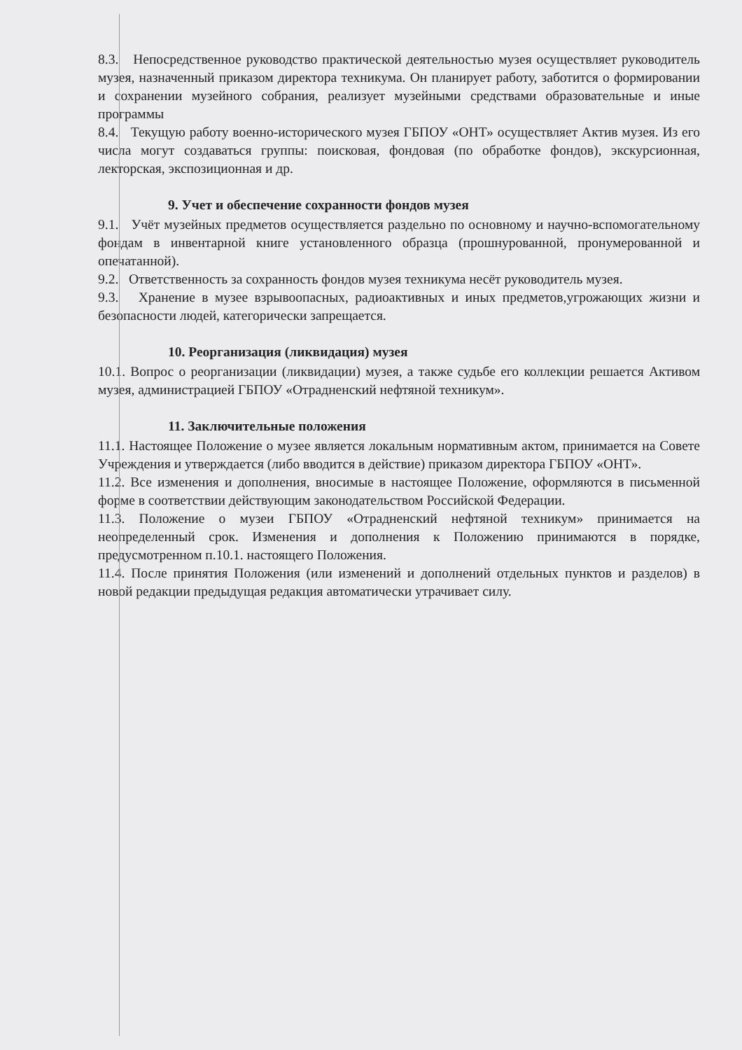8.3. Непосредственное руководство практической деятельностью музея осуществляет руководитель музея, назначенный приказом директора техникума. Он планирует работу, заботится о формировании и сохранении музейного собрания, реализует музейными средствами образовательные и иные программы
8.4. Текущую работу военно-исторического музея ГБПОУ «ОНТ» осуществляет Актив музея. Из его числа могут создаваться группы: поисковая, фондовая (по обработке фондов), экскурсионная, лекторская, экспозиционная и др.
9. Учет и обеспечение сохранности фондов музея
9.1. Учёт музейных предметов осуществляется раздельно по основному и научно-вспомогательному фондам в инвентарной книге установленного образца (прошнурованной, пронумерованной и опечатанной).
9.2. Ответственность за сохранность фондов музея техникума несёт руководитель музея.
9.3. Хранение в музее взрывоопасных, радиоактивных и иных предметов,угрожающих жизни и безопасности людей, категорически запрещается.
10. Реорганизация (ликвидация) музея
10.1. Вопрос о реорганизации (ликвидации) музея, а также судьбе его коллекции решается Активом музея, администрацией ГБПОУ «Отрадненский нефтяной техникум».
11. Заключительные положения
11.1. Настоящее Положение о музее является локальным нормативным актом, принимается на Совете Учреждения и утверждается (либо вводится в действие) приказом директора ГБПОУ «ОНТ».
11.2. Все изменения и дополнения, вносимые в настоящее Положение, оформляются в письменной форме в соответствии действующим законодательством Российской Федерации.
11.3. Положение о музеи ГБПОУ «Отрадненский нефтяной техникум» принимается на неопределенный срок. Изменения и дополнения к Положению принимаются в порядке, предусмотренном п.10.1. настоящего Положения.
11.4. После принятия Положения (или изменений и дополнений отдельных пунктов и разделов) в новой редакции предыдущая редакция автоматически утрачивает силу.